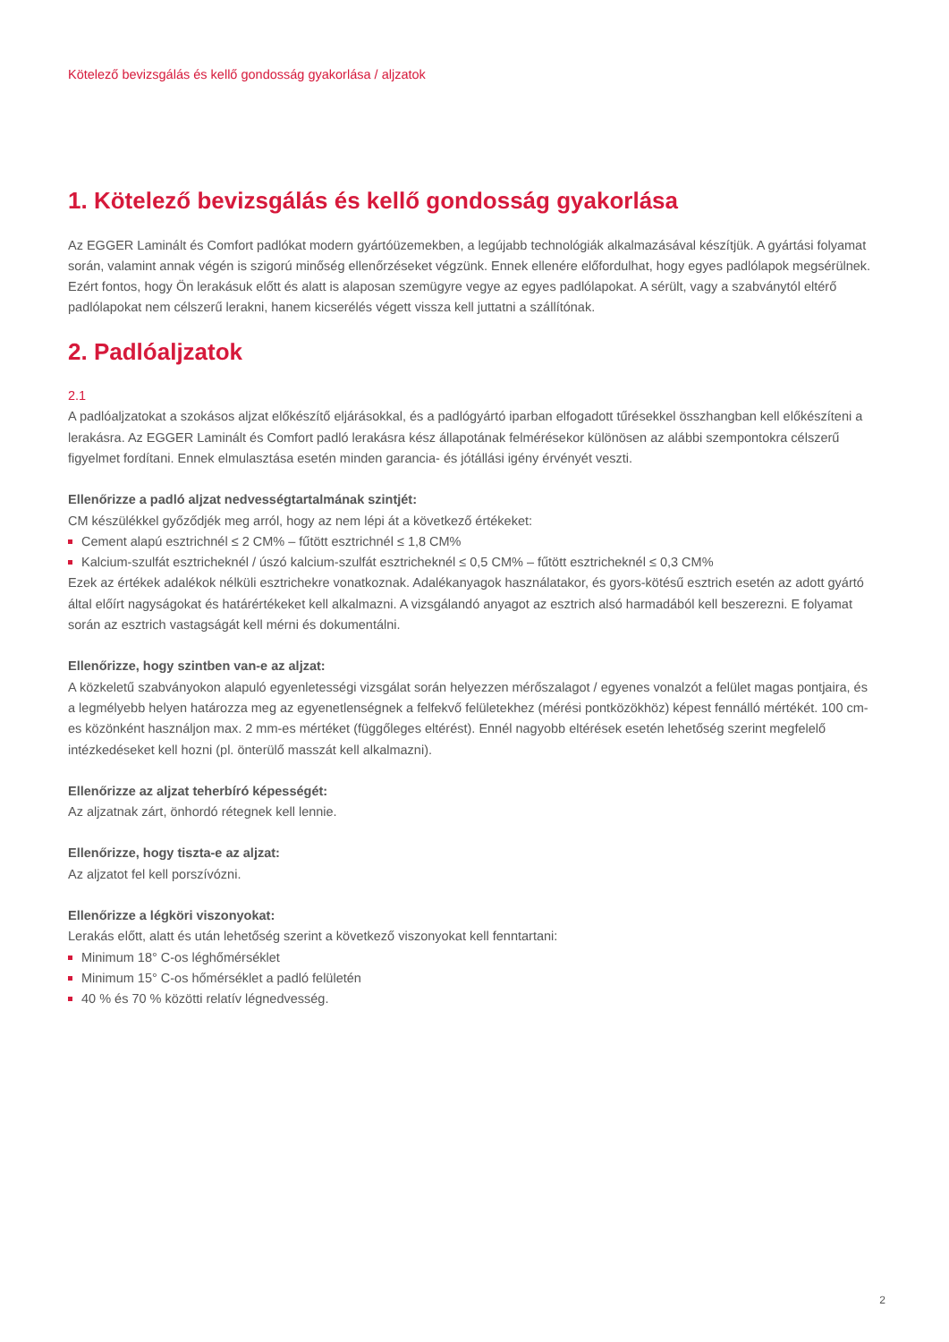Kötelező bevizsgálás és kellő gondosság gyakorlása / aljzatok
1. Kötelező bevizsgálás és kellő gondosság gyakorlása
Az EGGER Laminált és Comfort padlókat modern gyártóüzemekben, a legújabb technológiák alkalmazásával készítjük. A gyártási folyamat során, valamint annak végén is szigorú minőség ellenőrzéseket végzünk. Ennek ellenére előfordulhat, hogy egyes padlólapok megsérülnek. Ezért fontos, hogy Ön lerakásuk előtt és alatt is alaposan szemügyre vegye az egyes padlólapokat. A sérült, vagy a szabványtól eltérő padlólapokat nem célszerű lerakni, hanem kicserélés végett vissza kell juttatni a szállítónak.
2. Padlóaljzatok
2.1
A padlóaljzatokat a szokásos aljzat előkészítő eljárásokkal, és a padlógyártó iparban elfogadott tűrésekkel összhangban kell előkészíteni a lerakásra. Az EGGER Laminált és Comfort padló lerakásra kész állapotának felmérésekor különösen az alábbi szempontokra célszerű figyelmet fordítani. Ennek elmulasztása esetén minden garancia- és jótállási igény érvényét veszti.
Ellenőrizze a padló aljzat nedvességtartalmának szintjét:
CM készülékkel győződjék meg arról, hogy az nem lépi át a következő értékeket:
Cement alapú esztrichnél ≤ 2 CM% – fűtött esztrichnél ≤ 1,8 CM%
Kalcium-szulfát esztricheknél / úszó kalcium-szulfát esztricheknél ≤ 0,5 CM% – fűtött esztricheknél ≤ 0,3 CM%
Ezek az értékek adalékok nélküli esztrichekre vonatkoznak. Adalékanyagok használatakor, és gyors-kötésű esztrich esetén az adott gyártó által előírt nagyságokat és határértékeket kell alkalmazni. A vizsgálandó anyagot az esztrich alsó harmadából kell beszerezni. E folyamat során az esztrich vastagságát kell mérni és dokumentálni.
Ellenőrizze, hogy szintben van-e az aljzat:
A közkeletű szabványokon alapuló egyenletességi vizsgálat során helyezzen mérőszalagot / egyenes vonalzót a felület magas pontjaira, és a legmélyebb helyen határozza meg az egyenetlenségnek a felfekvő felületekhez (mérési pontközökhöz) képest fennálló mértékét. 100 cm-es közönként használjon max. 2 mm-es mértéket (függőleges eltérést). Ennél nagyobb eltérések esetén lehetőség szerint megfelelő intézkedéseket kell hozni (pl. önterülő masszát kell alkalmazni).
Ellenőrizze az aljzat teherbíró képességét:
Az aljzatnak zárt, önhordó rétegnek kell lennie.
Ellenőrizze, hogy tiszta-e az aljzat:
Az aljzatot fel kell porszívózni.
Ellenőrizze a légköri viszonyokat:
Lerakás előtt, alatt és után lehetőség szerint a következő viszonyokat kell fenntartani:
Minimum 18° C-os léghőmérséklet
Minimum 15° C-os hőmérséklet a padló felületén
40 % és 70 % közötti relatív légnedvesség.
2